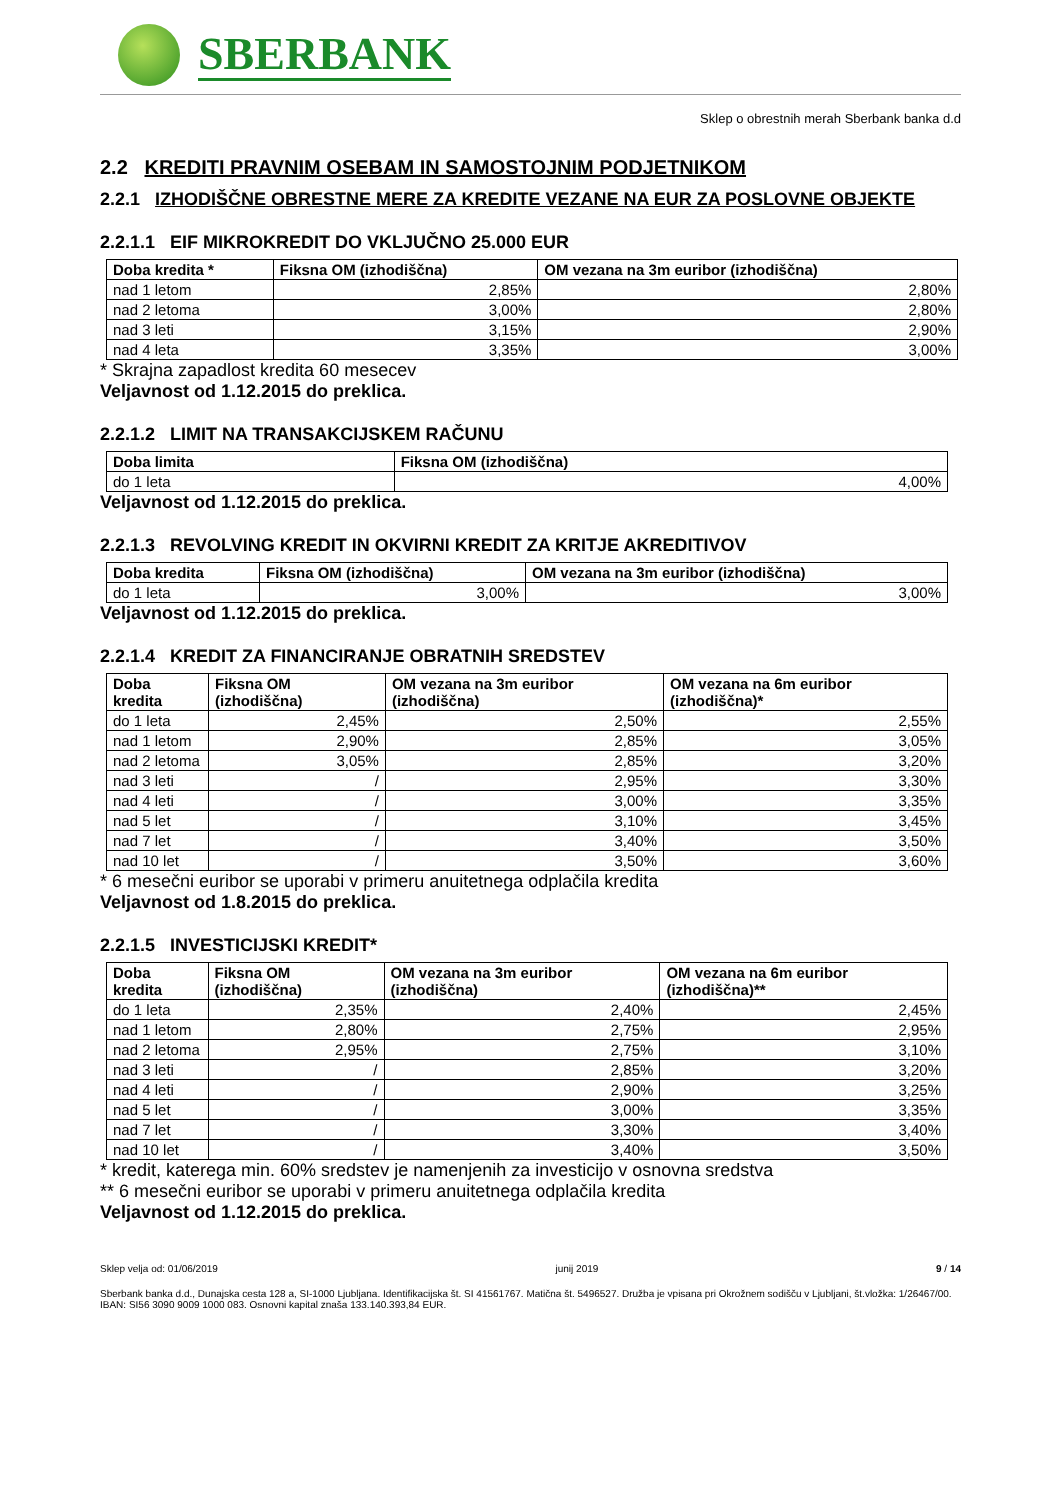SBERBANK
Sklep o obrestnih merah Sberbank banka d.d
2.2 KREDITI PRAVNIM OSEBAM IN SAMOSTOJNIM PODJETNIKOM
2.2.1 IZHODIŠČNE OBRESTNE MERE ZA KREDITE VEZANE NA EUR ZA POSLOVNE OBJEKTE
2.2.1.1 EIF MIKROKREDIT DO VKLJUČNO 25.000 EUR
| Doba kredita * | Fiksna OM (izhodiščna) | OM vezana na 3m euribor (izhodiščna) |
| --- | --- | --- |
| nad 1 letom | 2,85% | 2,80% |
| nad 2 letoma | 3,00% | 2,80% |
| nad 3 leti | 3,15% | 2,90% |
| nad 4 leta | 3,35% | 3,00% |
* Skrajna zapadlost kredita 60 mesecev
Veljavnost od 1.12.2015 do preklica.
2.2.1.2 LIMIT NA TRANSAKCIJSKEM RAČUNU
| Doba limita | Fiksna OM (izhodiščna) |
| --- | --- |
| do 1 leta | 4,00% |
Veljavnost od 1.12.2015 do preklica.
2.2.1.3 REVOLVING KREDIT IN OKVIRNI KREDIT ZA KRITJE AKREDITIVOV
| Doba kredita | Fiksna OM (izhodiščna) | OM vezana na 3m euribor (izhodiščna) |
| --- | --- | --- |
| do 1 leta | 3,00% | 3,00% |
Veljavnost od 1.12.2015 do preklica.
2.2.1.4 KREDIT ZA FINANCIRANJE OBRATNIH SREDSTEV
| Doba kredita | Fiksna OM (izhodiščna) | OM vezana na 3m euribor (izhodiščna) | OM vezana na 6m euribor (izhodiščna)* |
| --- | --- | --- | --- |
| do 1 leta | 2,45% | 2,50% | 2,55% |
| nad 1 letom | 2,90% | 2,85% | 3,05% |
| nad 2 letoma | 3,05% | 2,85% | 3,20% |
| nad 3 leti | / | 2,95% | 3,30% |
| nad 4 leti | / | 3,00% | 3,35% |
| nad 5 let | / | 3,10% | 3,45% |
| nad 7 let | / | 3,40% | 3,50% |
| nad 10 let | / | 3,50% | 3,60% |
* 6 mesečni euribor se uporabi v primeru anuitetnega odplačila kredita
Veljavnost od 1.8.2015 do preklica.
2.2.1.5 INVESTICIJSKI KREDIT*
| Doba kredita | Fiksna OM (izhodiščna) | OM vezana na 3m euribor (izhodiščna) | OM vezana na 6m euribor (izhodiščna)** |
| --- | --- | --- | --- |
| do 1 leta | 2,35% | 2,40% | 2,45% |
| nad 1 letom | 2,80% | 2,75% | 2,95% |
| nad 2 letoma | 2,95% | 2,75% | 3,10% |
| nad 3 leti | / | 2,85% | 3,20% |
| nad 4 leti | / | 2,90% | 3,25% |
| nad 5 let | / | 3,00% | 3,35% |
| nad 7 let | / | 3,30% | 3,40% |
| nad 10 let | / | 3,40% | 3,50% |
* kredit, katerega min. 60% sredstev je namenjenih za investicijo v osnovna sredstva
** 6 mesečni euribor se uporabi v primeru anuitetnega odplačila kredita
Veljavnost od 1.12.2015 do preklica.
Sklep velja od: 01/06/2019 junij 2019 9 / 14
Sberbank banka d.d., Dunajska cesta 128 a, SI-1000 Ljubljana. Identifikacijska št. SI 41561767. Matična št. 5496527. Družba je vpisana pri Okrožnem sodišču v Ljubljani, št.vložka: 1/26467/00. IBAN: SI56 3090 9009 1000 083. Osnovni kapital znaša 133.140.393,84 EUR.